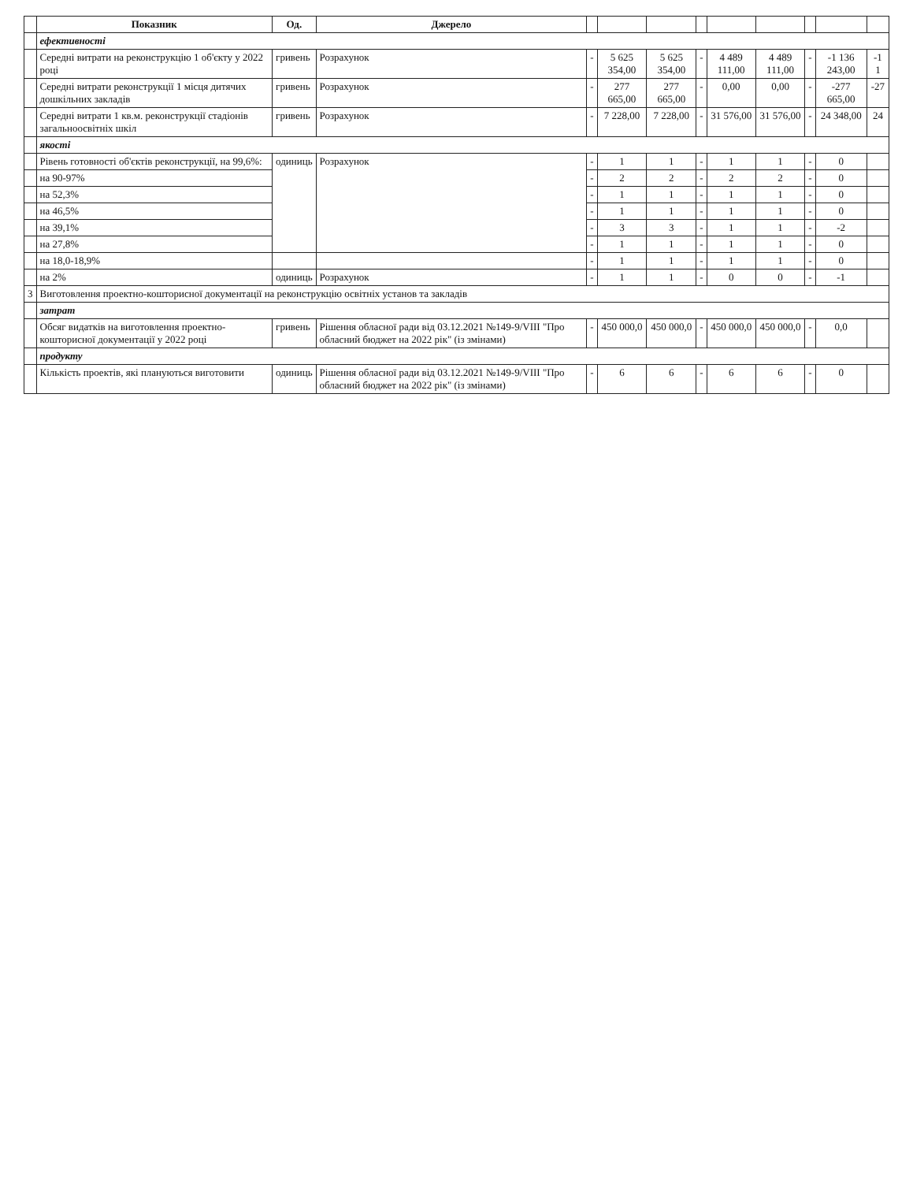| | Показник | Од. | Джерело | | | | | | | | | |
| --- | --- | --- | --- | --- | --- | --- | --- | --- | --- | --- | --- | --- |
| | ефективності | | | | | | | | | | | |
| | Середні витрати на реконструкцію 1 об'єкту у 2022 році | гривень | Розрахунок | - | 5 625 354,00 | 5 625 354,00 | - | 4 489 111,00 | 4 489 111,00 | - | -1 136 243,00 | -1 1 |
| | Середні витрати реконструкції 1 місця дитячих дошкільних закладів | гривень | Розрахунок | - | 277 665,00 | 277 665,00 | - | 0,00 | 0,00 | - | -277 665,00 | -27 |
| | Середні витрати 1 кв.м. реконструкції стадіонів загальноосвітніх шкіл | гривень | Розрахунок | - | 7 228,00 | 7 228,00 | - | 31 576,00 | 31 576,00 | - | 24 348,00 | 24 |
| | якості | | | | | | | | | | | |
| | Рівень готовності об'єктів реконструкції, на 99,6%: | одиниць | Розрахунок | - | 1 | 1 | - | 1 | 1 | - | 0 | |
| | на 90-97% | | | - | 2 | 2 | - | 2 | 2 | - | 0 | |
| | на 52,3% | | | - | 1 | 1 | - | 1 | 1 | - | 0 | |
| | на 46,5% | | | - | 1 | 1 | - | 1 | 1 | - | 0 | |
| | на 39,1% | | | - | 3 | 3 | - | 1 | 1 | - | -2 | |
| | на 27,8% | | | - | 1 | 1 | - | 1 | 1 | - | 0 | |
| | на 18,0-18,9% | | | - | 1 | 1 | - | 1 | 1 | - | 0 | |
| | на 2% | одиниць | Розрахунок | - | 1 | 1 | - | 0 | 0 | - | -1 | |
| 3 | Виготовлення проектно-кошторисної документації на реконструкцію освітніх установ та закладів | | | | | | | | | | | |
| | затрат | | | | | | | | | | | |
| | Обсяг видатків на виготовлення проектно-кошторисної документації у 2022 році | гривень | Рішення обласної ради від 03.12.2021 №149-9/VIII "Про обласний бюджет на 2022 рік" (із змінами) | - | 450 000,0 | 450 000,0 | - | 450 000,0 | 450 000,0 | - | 0,0 | |
| | продукту | | | | | | | | | | | |
| | Кількість проектів, які плануються виготовити | одиниць | Рішення обласної ради від 03.12.2021 №149-9/VIII "Про обласний бюджет на 2022 рік" (із змінами) | - | 6 | 6 | - | 6 | 6 | - | 0 | |